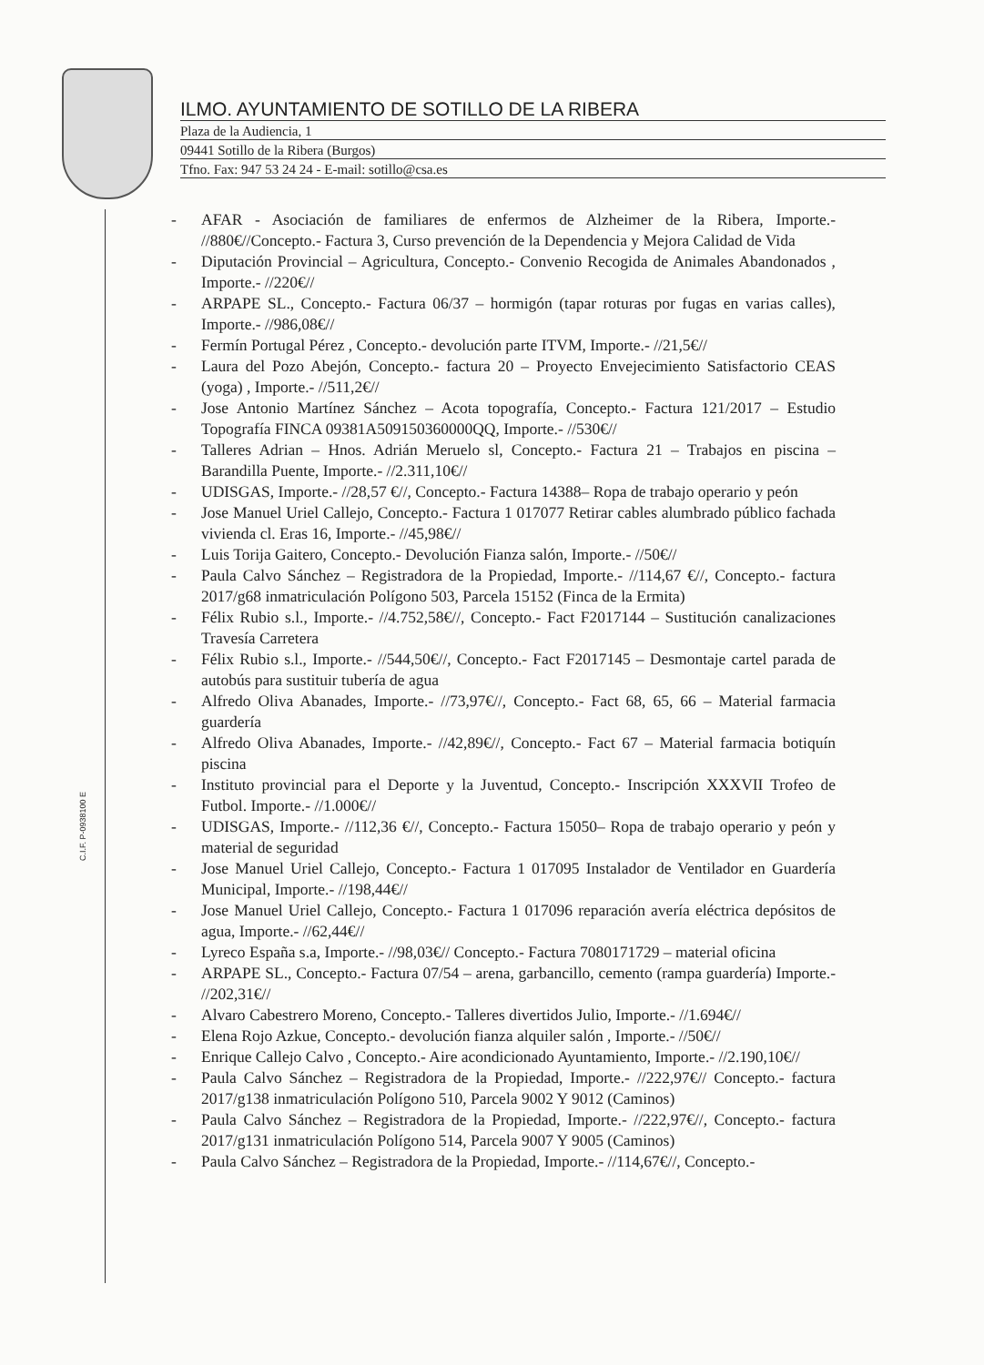ILMO. AYUNTAMIENTO DE SOTILLO DE LA RIBERA
Plaza de la Audiencia, 1
09441 Sotillo de la Ribera (Burgos)
Tfno. Fax: 947 53 24 24 - E-mail: sotillo@csa.es
C.I.F. P-0938100 E
- AFAR - Asociación de familiares de enfermos de Alzheimer de la Ribera, Importe.- //880€//Concepto.- Factura 3, Curso prevención de la Dependencia y Mejora Calidad de Vida
- Diputación Provincial – Agricultura, Concepto.- Convenio Recogida de Animales Abandonados , Importe.- //220€//
- ARPAPE SL., Concepto.- Factura 06/37 – hormigón (tapar roturas por fugas en varias calles), Importe.- //986,08€//
- Fermín Portugal Pérez , Concepto.- devolución parte ITVM, Importe.- //21,5€//
- Laura del Pozo Abejón, Concepto.- factura 20 – Proyecto Envejecimiento Satisfactorio CEAS (yoga) , Importe.- //511,2€//
- Jose Antonio Martínez Sánchez – Acota topografía, Concepto.- Factura 121/2017 – Estudio Topografía FINCA 09381A509150360000QQ, Importe.- //530€//
- Talleres Adrian – Hnos. Adrián Meruelo sl, Concepto.- Factura 21 – Trabajos en piscina – Barandilla Puente, Importe.- //2.311,10€//
- UDISGAS, Importe.- //28,57 €//, Concepto.- Factura 14388– Ropa de trabajo operario y peón
- Jose Manuel Uriel Callejo, Concepto.- Factura 1 017077 Retirar cables alumbrado público fachada vivienda cl. Eras 16, Importe.- //45,98€//
- Luis Torija Gaitero, Concepto.- Devolución Fianza salón, Importe.- //50€//
- Paula Calvo Sánchez – Registradora de la Propiedad, Importe.- //114,67 €//, Concepto.- factura 2017/g68 inmatriculación Polígono 503, Parcela 15152 (Finca de la Ermita)
- Félix Rubio s.l., Importe.- //4.752,58€//, Concepto.- Fact F2017144 – Sustitución canalizaciones Travesía Carretera
- Félix Rubio s.l., Importe.- //544,50€//, Concepto.- Fact F2017145 – Desmontaje cartel parada de autobús para sustituir tubería de agua
- Alfredo Oliva Abanades, Importe.- //73,97€//, Concepto.- Fact 68, 65, 66 – Material farmacia guardería
- Alfredo Oliva Abanades, Importe.- //42,89€//, Concepto.- Fact 67 – Material farmacia botiquín piscina
- Instituto provincial para el Deporte y la Juventud, Concepto.- Inscripción XXXVII Trofeo de Futbol. Importe.- //1.000€//
- UDISGAS, Importe.- //112,36 €//, Concepto.- Factura 15050– Ropa de trabajo operario y peón y material de seguridad
- Jose Manuel Uriel Callejo, Concepto.- Factura 1 017095 Instalador de Ventilador en Guardería Municipal, Importe.- //198,44€//
- Jose Manuel Uriel Callejo, Concepto.- Factura 1 017096 reparación avería eléctrica depósitos de agua, Importe.- //62,44€//
- Lyreco España s.a, Importe.- //98,03€// Concepto.- Factura 7080171729 – material oficina
- ARPAPE SL., Concepto.- Factura 07/54 – arena, garbancillo, cemento (rampa guardería) Importe.- //202,31€//
- Alvaro Cabestrero Moreno, Concepto.- Talleres divertidos Julio, Importe.- //1.694€//
- Elena Rojo Azkue, Concepto.- devolución fianza alquiler salón , Importe.- //50€//
- Enrique Callejo Calvo , Concepto.- Aire acondicionado Ayuntamiento, Importe.- //2.190,10€//
- Paula Calvo Sánchez – Registradora de la Propiedad, Importe.- //222,97€// Concepto.- factura 2017/g138 inmatriculación Polígono 510, Parcela 9002 Y 9012 (Caminos)
- Paula Calvo Sánchez – Registradora de la Propiedad, Importe.- //222,97€//, Concepto.- factura 2017/g131 inmatriculación Polígono 514, Parcela 9007 Y 9005 (Caminos)
- Paula Calvo Sánchez – Registradora de la Propiedad, Importe.- //114,67€//, Concepto.-